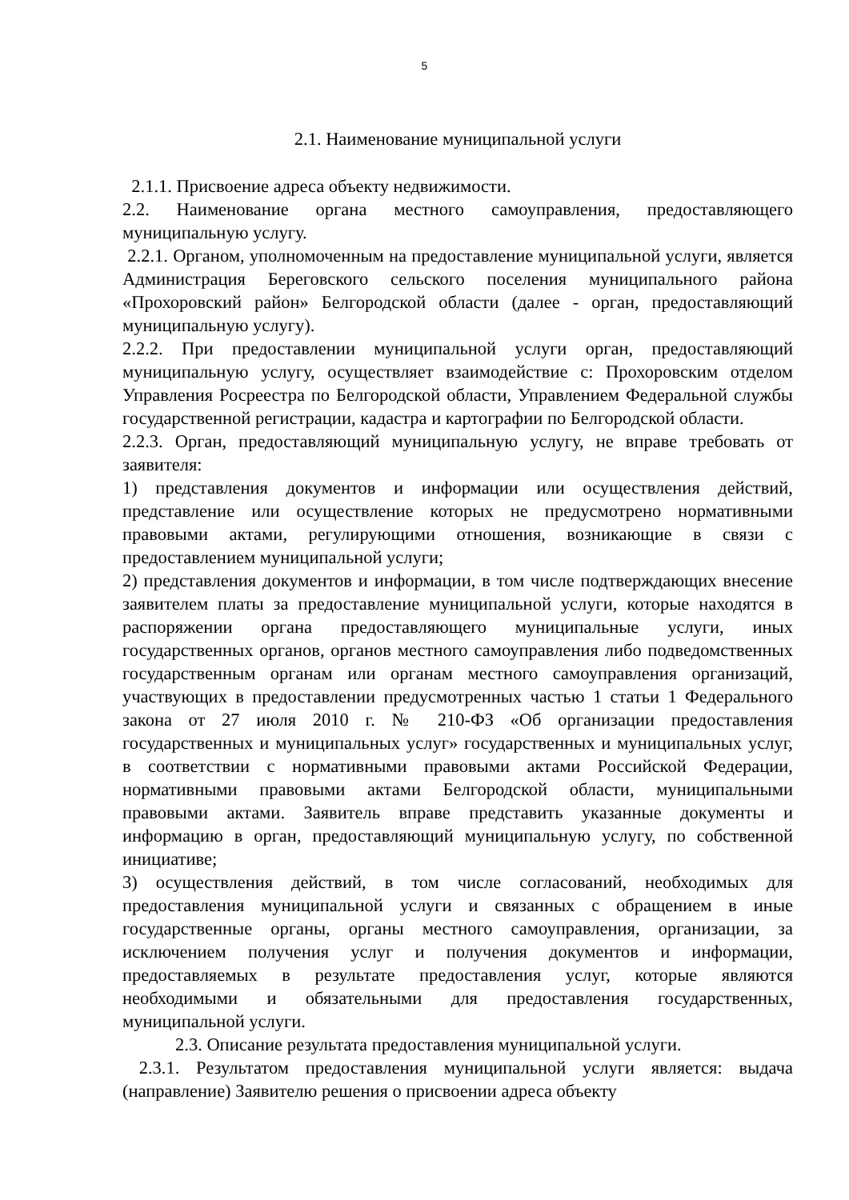5
2.1. Наименование муниципальной услуги
2.1.1. Присвоение адреса объекту недвижимости.
2.2. Наименование органа местного самоуправления, предоставляющего муниципальную услугу.
2.2.1. Органом, уполномоченным на предоставление муниципальной услуги, является Администрация Береговского сельского поселения муниципального района «Прохоровский район» Белгородской области (далее - орган, предоставляющий муниципальную услугу).
2.2.2. При предоставлении муниципальной услуги орган, предоставляющий муниципальную услугу, осуществляет взаимодействие с: Прохоровским отделом Управления Росреестра по Белгородской области, Управлением Федеральной службы государственной регистрации, кадастра и картографии по Белгородской области.
2.2.3. Орган, предоставляющий муниципальную услугу, не вправе требовать от заявителя:
1) представления документов и информации или осуществления действий, представление или осуществление которых не предусмотрено нормативными правовыми актами, регулирующими отношения, возникающие в связи с предоставлением муниципальной услуги;
2) представления документов и информации, в том числе подтверждающих внесение заявителем платы за предоставление муниципальной услуги, которые находятся в распоряжении органа предоставляющего муниципальные услуги, иных государственных органов, органов местного самоуправления либо подведомственных государственным органам или органам местного самоуправления организаций, участвующих в предоставлении предусмотренных частью 1 статьи 1 Федерального закона от 27 июля 2010 г. № 210-ФЗ «Об организации предоставления государственных и муниципальных услуг» государственных и муниципальных услуг, в соответствии с нормативными правовыми актами Российской Федерации, нормативными правовыми актами Белгородской области, муниципальными правовыми актами. Заявитель вправе представить указанные документы и информацию в орган, предоставляющий муниципальную услугу, по собственной инициативе;
3) осуществления действий, в том числе согласований, необходимых для предоставления муниципальной услуги и связанных с обращением в иные государственные органы, органы местного самоуправления, организации, за исключением получения услуг и получения документов и информации, предоставляемых в результате предоставления услуг, которые являются необходимыми и обязательными для предоставления государственных, муниципальной услуги.
2.3. Описание результата предоставления муниципальной услуги.
2.3.1. Результатом предоставления муниципальной услуги является: выдача (направление) Заявителю решения о присвоении адреса объекту